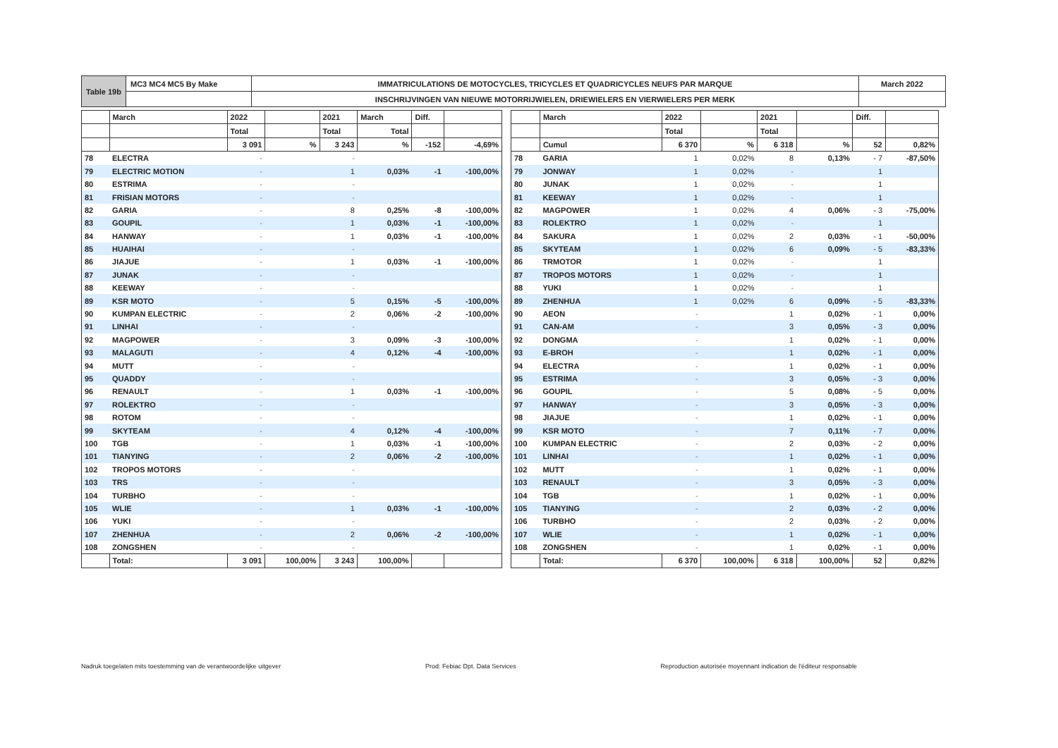| Table 19b | MC3 MC4 MC5 By Make | IMMATRICULATIONS DE MOTOCYCLES, TRICYCLES ET QUADRICYCLES NEUFS PAR MARQUE | March 2022 |
| | | INSCHRIJVINGEN VAN NIEUWE MOTORRIJWIELEN, DRIEWIELERS EN VIERWIELERS PER MERK | |
| | March | 2022 | | 2021 | March | Diff. | |
| --- | --- | --- | --- | --- | --- | --- | --- |
| | | Total | | Total | Total | | |
| | | 3 091 | % | 3 243 | % | -152 | -4,69% |
| 78 | ELECTRA | - | | - | | | |
| 79 | ELECTRIC MOTION | - | | 1 | 0,03% | -1 | -100,00% |
| 80 | ESTRIMA | - | | - | | | |
| 81 | FRISIAN MOTORS | - | | - | | | |
| 82 | GARIA | - | | 8 | 0,25% | -8 | -100,00% |
| 83 | GOUPIL | - | | 1 | 0,03% | -1 | -100,00% |
| 84 | HANWAY | - | | 1 | 0,03% | -1 | -100,00% |
| 85 | HUAIHAI | - | | - | | | |
| 86 | JIAJUE | - | | 1 | 0,03% | -1 | -100,00% |
| 87 | JUNAK | - | | - | | | |
| 88 | KEEWAY | - | | - | | | |
| 89 | KSR MOTO | - | | 5 | 0,15% | -5 | -100,00% |
| 90 | KUMPAN ELECTRIC | - | | 2 | 0,06% | -2 | -100,00% |
| 91 | LINHAI | - | | - | | | |
| 92 | MAGPOWER | - | | 3 | 0,09% | -3 | -100,00% |
| 93 | MALAGUTI | - | | 4 | 0,12% | -4 | -100,00% |
| 94 | MUTT | - | | - | | | |
| 95 | QUADDY | - | | - | | | |
| 96 | RENAULT | - | | 1 | 0,03% | -1 | -100,00% |
| 97 | ROLEKTRO | - | | - | | | |
| 98 | ROTOM | - | | - | | | |
| 99 | SKYTEAM | - | | 4 | 0,12% | -4 | -100,00% |
| 100 | TGB | - | | 1 | 0,03% | -1 | -100,00% |
| 101 | TIANYING | - | | 2 | 0,06% | -2 | -100,00% |
| 102 | TROPOS MOTORS | - | | - | | | |
| 103 | TRS | - | | - | | | |
| 104 | TURBHO | - | | - | | | |
| 105 | WLIE | - | | 1 | 0,03% | -1 | -100,00% |
| 106 | YUKI | - | | - | | | |
| 107 | ZHENHUA | - | | 2 | 0,06% | -2 | -100,00% |
| 108 | ZONGSHEN | - | | - | | | |
| | Total: | 3 091 | 100,00% | 3 243 | 100,00% | | |
| | March | 2022 | | 2021 | | Diff. | |
| --- | --- | --- | --- | --- | --- | --- | --- |
| | | Total | | Total | | | |
| | Cumul | 6 370 | % | 6 318 | % | 52 | 0,82% |
| 78 | GARIA | 1 | 0,02% | 8 | 0,13% | - 7 | -87,50% |
| 79 | JONWAY | 1 | 0,02% | - | | 1 | |
| 80 | JUNAK | 1 | 0,02% | - | | 1 | |
| 81 | KEEWAY | 1 | 0,02% | - | | 1 | |
| 82 | MAGPOWER | 1 | 0,02% | 4 | 0,06% | - 3 | -75,00% |
| 83 | ROLEKTRO | 1 | 0,02% | - | | 1 | |
| 84 | SAKURA | 1 | 0,02% | 2 | 0,03% | - 1 | -50,00% |
| 85 | SKYTEAM | 1 | 0,02% | 6 | 0,09% | - 5 | -83,33% |
| 86 | TRMOTOR | 1 | 0,02% | - | | 1 | |
| 87 | TROPOS MOTORS | 1 | 0,02% | - | | 1 | |
| 88 | YUKI | 1 | 0,02% | - | | 1 | |
| 89 | ZHENHUA | 1 | 0,02% | 6 | 0,09% | - 5 | -83,33% |
| 90 | AEON | - | | 1 | 0,02% | - 1 | 0,00% |
| 91 | CAN-AM | - | | 3 | 0,05% | - 3 | 0,00% |
| 92 | DONGMA | - | | 1 | 0,02% | - 1 | 0,00% |
| 93 | E-BROH | - | | 1 | 0,02% | - 1 | 0,00% |
| 94 | ELECTRA | - | | 1 | 0,02% | - 1 | 0,00% |
| 95 | ESTRIMA | - | | 3 | 0,05% | - 3 | 0,00% |
| 96 | GOUPIL | - | | 5 | 0,08% | - 5 | 0,00% |
| 97 | HANWAY | - | | 3 | 0,05% | - 3 | 0,00% |
| 98 | JIAJUE | - | | 1 | 0,02% | - 1 | 0,00% |
| 99 | KSR MOTO | - | | 7 | 0,11% | - 7 | 0,00% |
| 100 | KUMPAN ELECTRIC | - | | 2 | 0,03% | - 2 | 0,00% |
| 101 | LINHAI | - | | 1 | 0,02% | - 1 | 0,00% |
| 102 | MUTT | - | | 1 | 0,02% | - 1 | 0,00% |
| 103 | RENAULT | - | | 3 | 0,05% | - 3 | 0,00% |
| 104 | TGB | - | | 1 | 0,02% | - 1 | 0,00% |
| 105 | TIANYING | - | | 2 | 0,03% | - 2 | 0,00% |
| 106 | TURBHO | - | | 2 | 0,03% | - 2 | 0,00% |
| 107 | WLIE | - | | 1 | 0,02% | - 1 | 0,00% |
| 108 | ZONGSHEN | - | | 1 | 0,02% | - 1 | 0,00% |
| | Total: | 6 370 | 100,00% | 6 318 | 100,00% | 52 | 0,82% |
Nadruk toegelaten mits toestemming van de verantwoordelijke uitgever Prod: Febiac Dpt. Data Services Reproduction autorisée moyennant indication de l'éditeur responsable